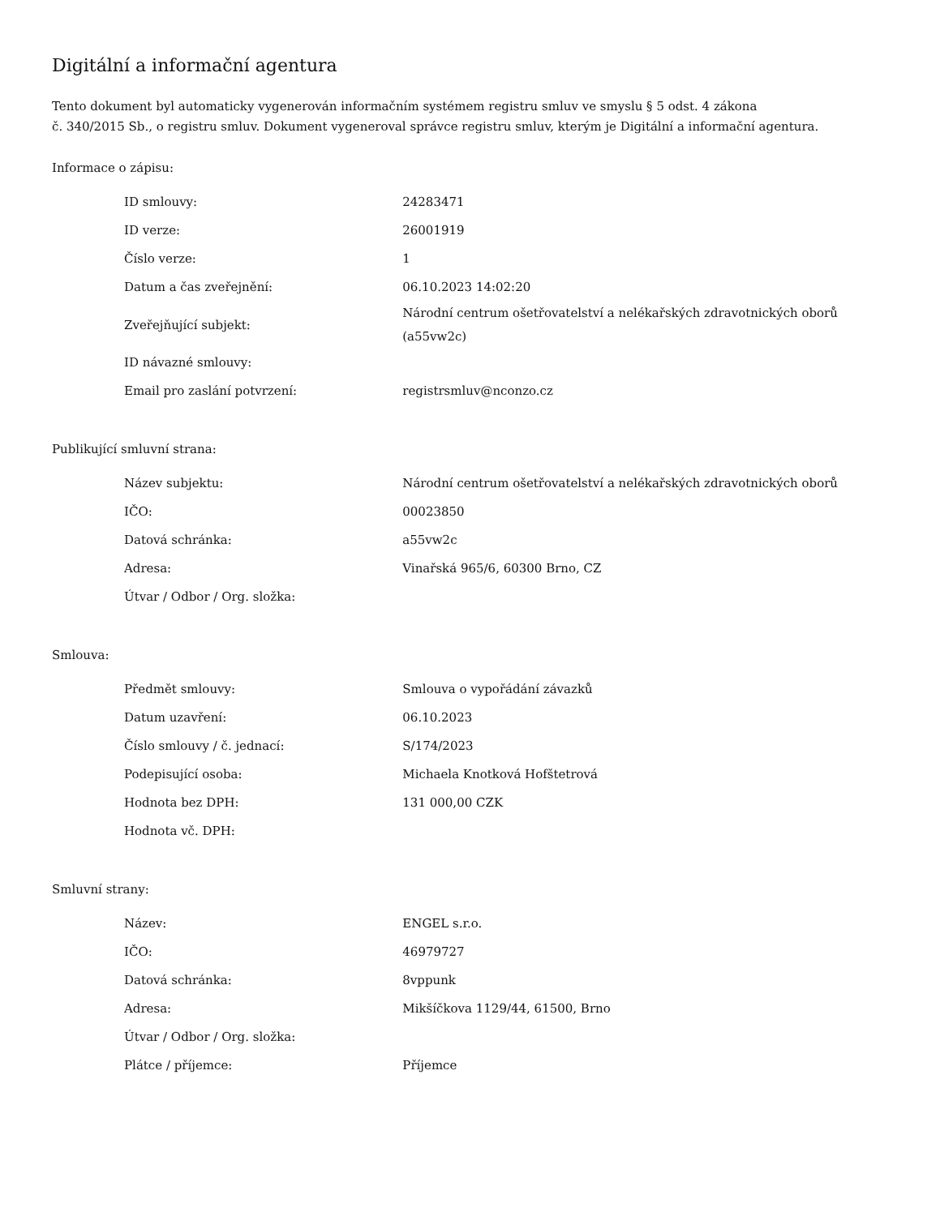Digitální a informační agentura
Tento dokument byl automaticky vygenerován informačním systémem registru smluv ve smyslu § 5 odst. 4 zákona
č. 340/2015 Sb., o registru smluv. Dokument vygeneroval správce registru smluv, kterým je Digitální a informační agentura.
Informace o zápisu:
| ID smlouvy: | 24283471 |
| ID verze: | 26001919 |
| Číslo verze: | 1 |
| Datum a čas zveřejnění: | 06.10.2023 14:02:20 |
| Zveřejňující subjekt: | Národní centrum ošetřovatelství a nelékařských zdravotnických oborů (a55vw2c) |
| ID návazné smlouvy: | |
| Email pro zaslání potvrzení: | registrsmluv@nconzo.cz |
Publikující smluvní strana:
| Název subjektu: | Národní centrum ošetřovatelství a nelékařských zdravotnických oborů |
| IČO: | 00023850 |
| Datová schránka: | a55vw2c |
| Adresa: | Vinařská 965/6, 60300 Brno, CZ |
| Útvar / Odbor / Org. složka: | |
Smlouva:
| Předmět smlouvy: | Smlouva o vypořádání závazků |
| Datum uzavření: | 06.10.2023 |
| Číslo smlouvy / č. jednací: | S/174/2023 |
| Podepisující osoba: | Michaela Knotková Hofštetrová |
| Hodnota bez DPH: | 131 000,00 CZK |
| Hodnota vč. DPH: | |
Smluvní strany:
| Název: | ENGEL s.r.o. |
| IČO: | 46979727 |
| Datová schránka: | 8vppunk |
| Adresa: | Mikšíčkova 1129/44, 61500, Brno |
| Útvar / Odbor / Org. složka: | |
| Plátce / příjemce: | Příjemce |